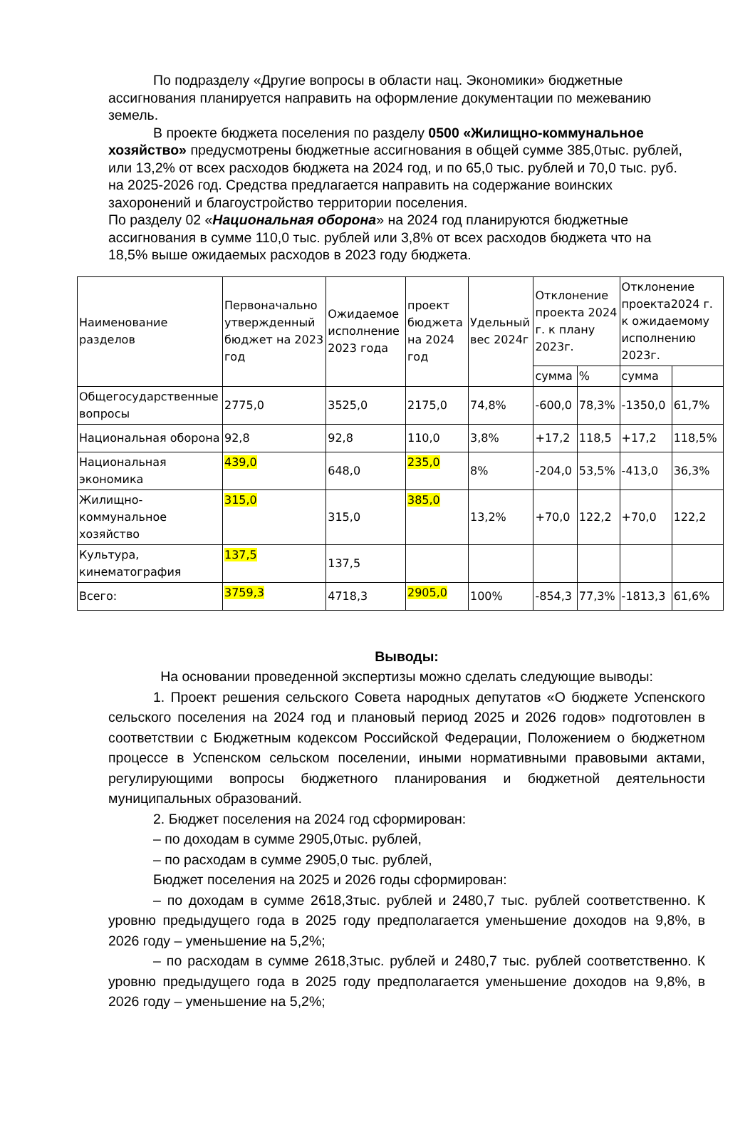По подразделу «Другие вопросы в области нац. Экономики» бюджетные ассигнования планируется направить на оформление документации по межеванию земель.
В проекте бюджета поселения по разделу 0500 «Жилищно-коммунальное хозяйство» предусмотрены бюджетные ассигнования в общей сумме 385,0тыс. рублей, или 13,2% от всех расходов бюджета на 2024 год, и по 65,0 тыс. рублей и 70,0 тыс. руб. на 2025-2026 год. Средства предлагается направить на содержание воинских захоронений и благоустройство территории поселения.
По разделу 02 «Национальная оборона» на 2024 год планируются бюджетные ассигнования в сумме 110,0 тыс. рублей или 3,8% от всех расходов бюджета что на 18,5% выше ожидаемых расходов в 2023 году бюджета.
| Наименование разделов | Первоначально утвержденный бюджет на 2023 год | Ожидаемое исполнение 2023 года | проект бюджета на 2024 год | Удельный вес 2024г | Отклонение проекта 2024 г. к плану 2023г. | | Отклонение проекта2024 г. к ожидаемому исполнению 2023г. | |
| | | | | | сумма | % | сумма | |
| Общегосударственные вопросы | 2775,0 | 3525,0 | 2175,0 | 74,8% | -600,0 | 78,3% | -1350,0 | 61,7% |
| Национальная оборона | 92,8 | 92,8 | 110,0 | 3,8% | +17,2 | 118,5 | +17,2 | 118,5% |
| Национальная экономика | 439,0 | 648,0 | 235,0 | 8% | -204,0 | 53,5% | -413,0 | 36,3% |
| Жилищно-коммунальное хозяйство | 315,0 | 315,0 | 385,0 | 13,2% | +70,0 | 122,2 | +70,0 | 122,2 |
| Культура, кинематография | 137,5 | 137,5 | | | | | | |
| Всего: | 3759,3 | 4718,3 | 2905,0 | 100% | -854,3 | 77,3% | -1813,3 | 61,6% |
Выводы:
На основании проведенной экспертизы можно сделать следующие выводы:
1. Проект решения сельского Совета народных депутатов «О бюджете Успенского сельского поселения на 2024 год и плановый период 2025 и 2026 годов» подготовлен в соответствии с Бюджетным кодексом Российской Федерации, Положением о бюджетном процессе в Успенском сельском поселении, иными нормативными правовыми актами, регулирующими вопросы бюджетного планирования и бюджетной деятельности муниципальных образований.
2. Бюджет поселения на 2024 год сформирован:
– по доходам в сумме 2905,0тыс. рублей,
– по расходам в сумме 2905,0 тыс. рублей,
Бюджет поселения на 2025 и 2026 годы сформирован:
– по доходам в сумме 2618,3тыс. рублей и 2480,7 тыс. рублей соответственно. К уровню предыдущего года в 2025 году предполагается уменьшение доходов на 9,8%, в 2026 году – уменьшение на 5,2%;
– по расходам в сумме 2618,3тыс. рублей и 2480,7 тыс. рублей соответственно. К уровню предыдущего года в 2025 году предполагается уменьшение доходов на 9,8%, в 2026 году – уменьшение на 5,2%;